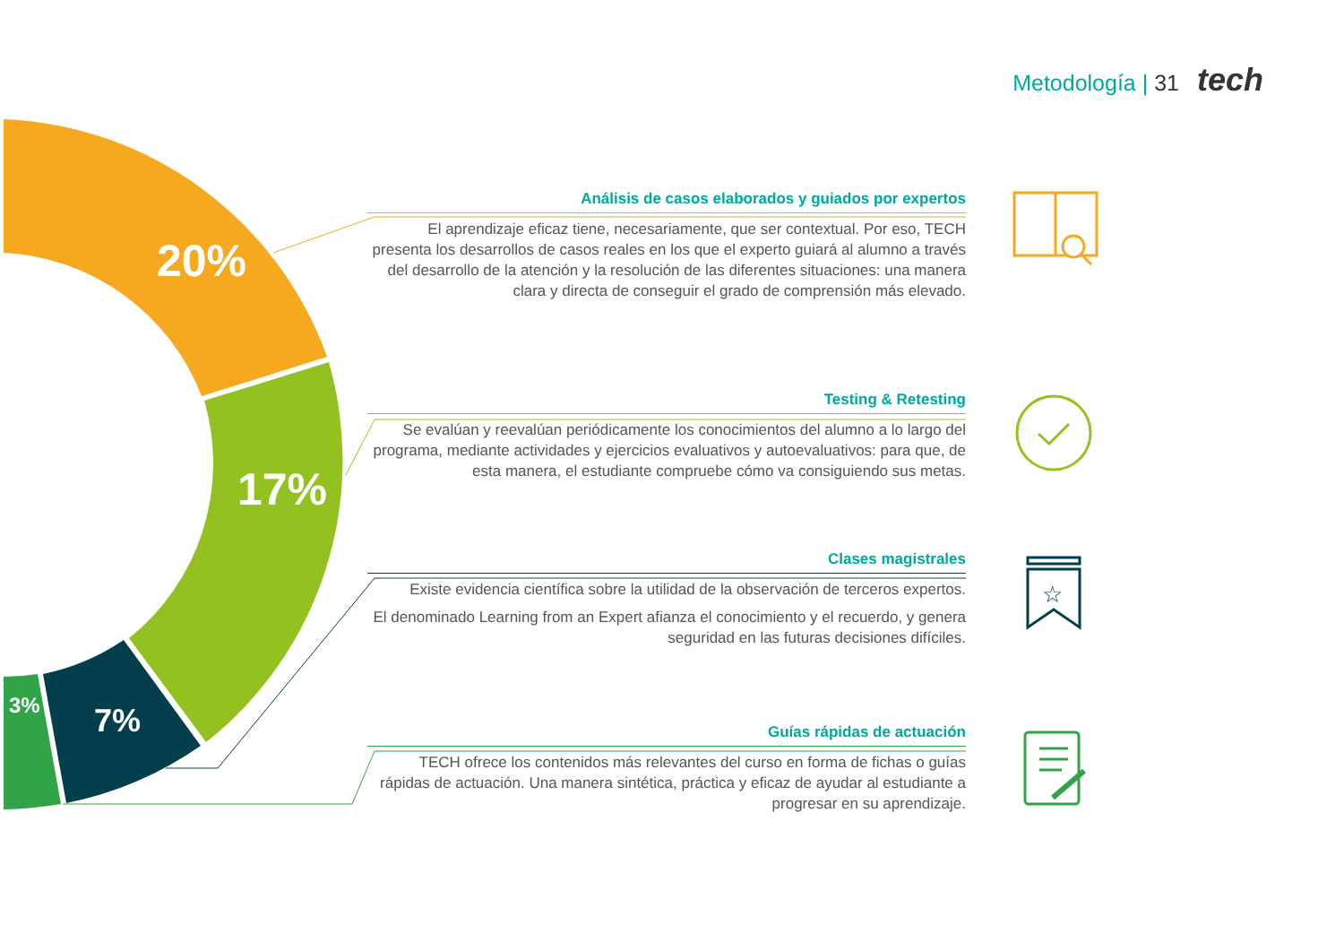Metodología | 31 tech
20%
17%
7%
3%
Análisis de casos elaborados y guiados por expertos
El aprendizaje eficaz tiene, necesariamente, que ser contextual. Por eso, TECH presenta los desarrollos de casos reales en los que el experto guiará al alumno a través del desarrollo de la atención y la resolución de las diferentes situaciones: una manera clara y directa de conseguir el grado de comprensión más elevado.
Testing & Retesting
Se evalúan y reevalúan periódicamente los conocimientos del alumno a lo largo del programa, mediante actividades y ejercicios evaluativos y autoevaluativos: para que, de esta manera, el estudiante compruebe cómo va consiguiendo sus metas.
Clases magistrales
Existe evidencia científica sobre la utilidad de la observación de terceros expertos.
El denominado Learning from an Expert afianza el conocimiento y el recuerdo, y genera seguridad en las futuras decisiones difíciles.
Guías rápidas de actuación
TECH ofrece los contenidos más relevantes del curso en forma de fichas o guías rápidas de actuación. Una manera sintética, práctica y eficaz de ayudar al estudiante a progresar en su aprendizaje.
☆